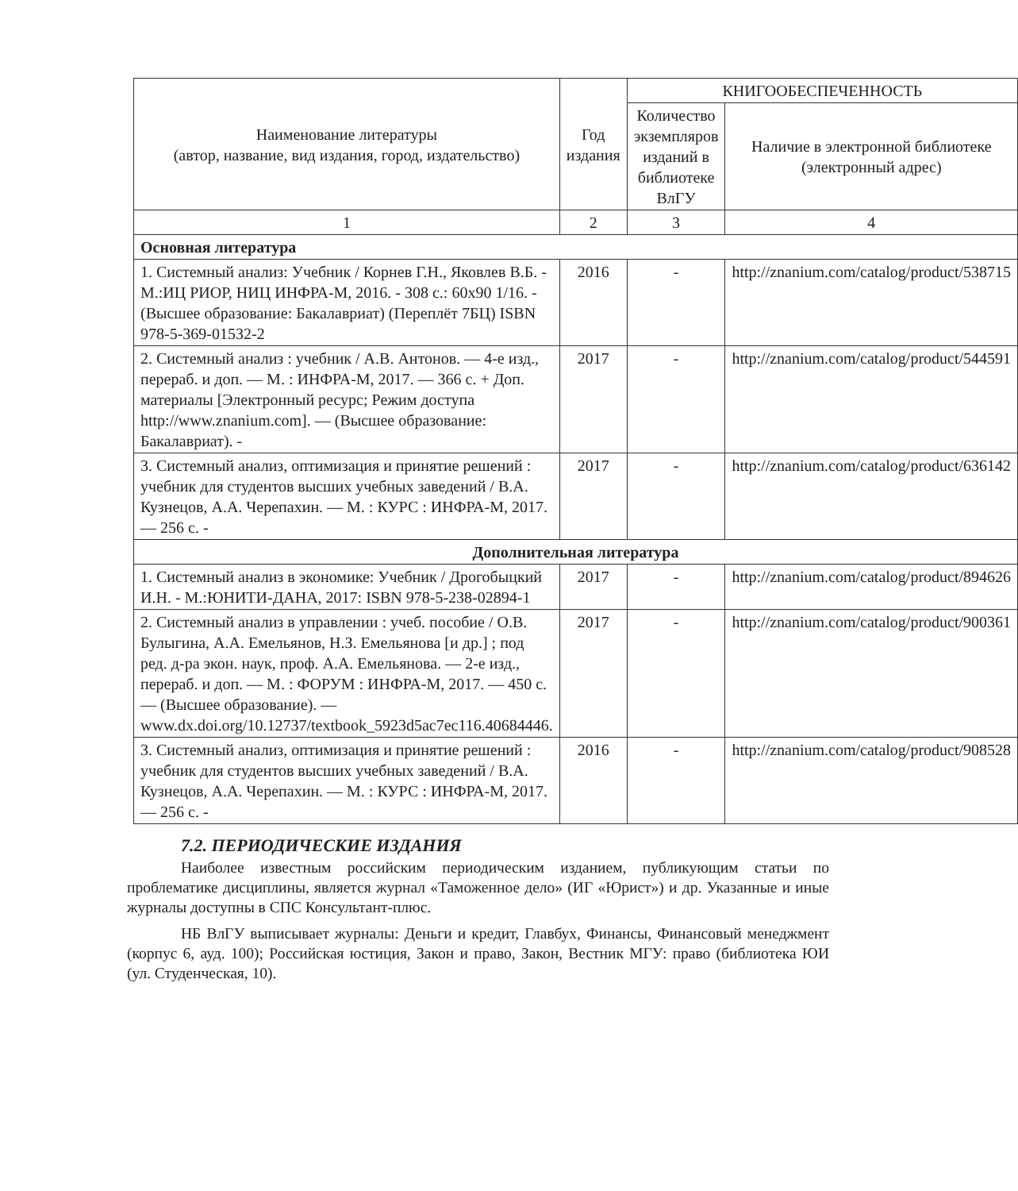| Наименование литературы (автор, название, вид издания, город, издательство) | Год издания | КНИГООБЕСПЕЧЕННОСТЬ | |
| --- | --- | --- | --- |
| | | Количество экземпляров изданий в библиотеке ВлГУ | Наличие в электронной библиотеке (электронный адрес) |
| 1 | 2 | 3 | 4 |
| Основная литература | | | |
| 1. Системный анализ: Учебник / Корнев Г.Н., Яковлев В.Б. - М.:ИЦ РИОР, НИЦ ИНФРА-М, 2016. - 308 с.: 60x90 1/16. - (Высшее образование: Бакалавриат) (Переплёт 7БЦ) ISBN 978-5-369-01532-2 | 2016 | - | http://znanium.com/catalog/product/538715 |
| 2. Системный анализ : учебник / А.В. Антонов. — 4-е изд., перераб. и доп. — М. : ИНФРА-М, 2017. — 366 с. + Доп. материалы [Электронный ресурс; Режим доступа http://www.znanium.com]. — (Высшее образование: Бакалавриат). - | 2017 | - | http://znanium.com/catalog/product/544591 |
| 3. Системный анализ, оптимизация и принятие решений : учебник для студентов высших учебных заведений / В.А. Кузнецов, А.А. Черепахин. — М. : КУРС : ИНФРА-М, 2017. — 256 с. - | 2017 | - | http://znanium.com/catalog/product/636142 |
| Дополнительная литература | | | |
| 1. Системный анализ в экономике: Учебник / Дрогобыцкий И.Н. - М.:ЮНИТИ-ДАНА, 2017: ISBN 978-5-238-02894-1 | 2017 | - | http://znanium.com/catalog/product/894626 |
| 2. Системный анализ в управлении : учеб. пособие / О.В. Булыгина, А.А. Емельянов, Н.З. Емельянова [и др.] ; под ред. д-ра экон. наук, проф. А.А. Емельянова. — 2-е изд., перераб. и доп. — М. : ФОРУМ : ИНФРА-М, 2017. — 450 с. — (Высшее образование). — www.dx.doi.org/10.12737/textbook_5923d5ac7ec116.40684446. | 2017 | - | http://znanium.com/catalog/product/900361 |
| 3. Системный анализ, оптимизация и принятие решений : учебник для студентов высших учебных заведений / В.А. Кузнецов, А.А. Черепахин. — М. : КУРС : ИНФРА-М, 2017. — 256 с. - | 2016 | - | http://znanium.com/catalog/product/908528 |
7.2. ПЕРИОДИЧЕСКИЕ ИЗДАНИЯ
Наиболее известным российским периодическим изданием, публикующим статьи по проблематике дисциплины, является журнал «Таможенное дело» (ИГ «Юрист») и др. Указанные и иные журналы доступны в СПС Консультант-плюс.
НБ ВлГУ выписывает журналы: Деньги и кредит, Главбух, Финансы, Финансовый менеджмент (корпус 6, ауд. 100); Российская юстиция, Закон и право, Закон, Вестник МГУ: право (библиотека ЮИ (ул. Студенческая, 10).